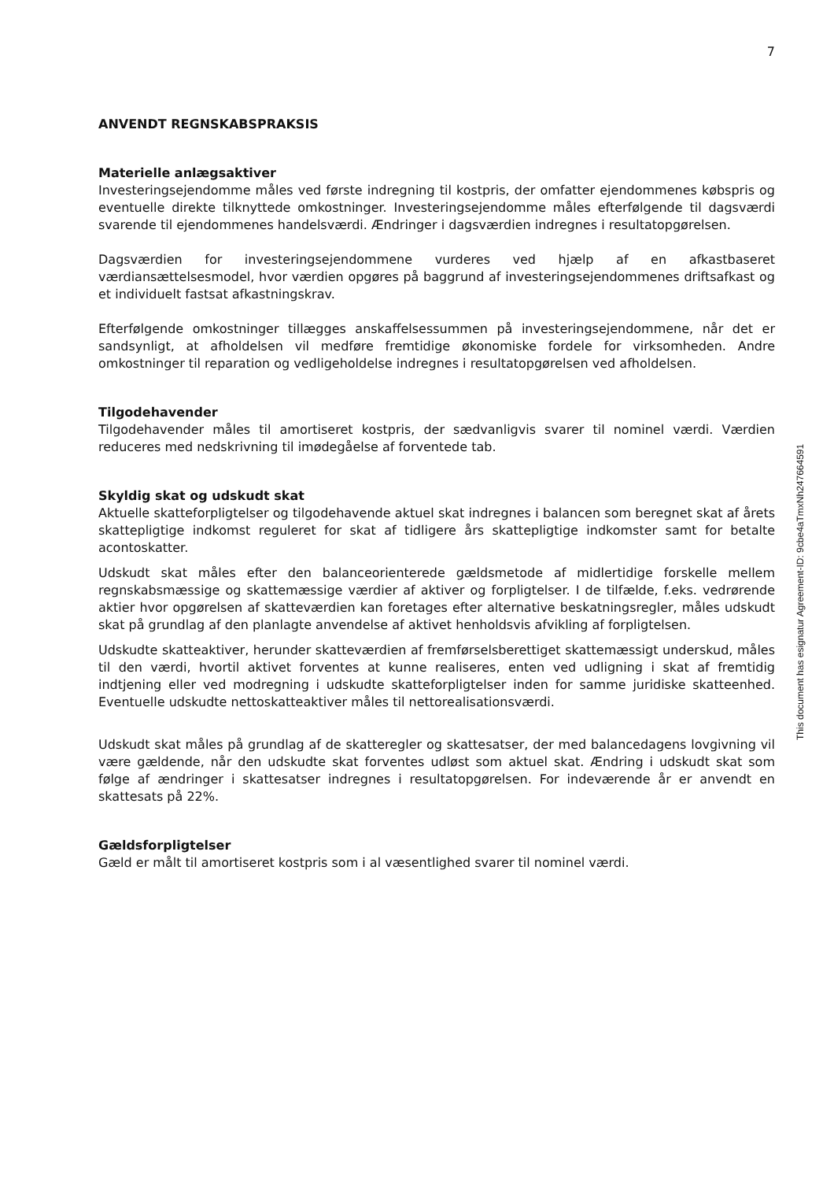7
ANVENDT REGNSKABSPRAKSIS
Materielle anlægsaktiver
Investeringsejendomme måles ved første indregning til kostpris, der omfatter ejendommenes købspris og eventuelle direkte tilknyttede omkostninger. Investeringsejendomme måles efterfølgende til dagsværdi svarende til ejendommenes handelsværdi. Ændringer i dagsværdien indregnes i resultatopgørelsen.
Dagsværdien for investeringsejendommene vurderes ved hjælp af en afkastbaseret værdiansættelsesmodel, hvor værdien opgøres på baggrund af investeringsejendommenes driftsafkast og et individuelt fastsat afkastningskrav.
Efterfølgende omkostninger tillægges anskaffelsessummen på investeringsejendommene, når det er sandsynligt, at afholdelsen vil medføre fremtidige økonomiske fordele for virksomheden. Andre omkostninger til reparation og vedligeholdelse indregnes i resultatopgørelsen ved afholdelsen.
Tilgodehavender
Tilgodehavender måles til amortiseret kostpris, der sædvanligvis svarer til nominel værdi. Værdien reduceres med nedskrivning til imødegåelse af forventede tab.
Skyldig skat og udskudt skat
Aktuelle skatteforpligtelser og tilgodehavende aktuel skat indregnes i balancen som beregnet skat af årets skattepligtige indkomst reguleret for skat af tidligere års skattepligtige indkomster samt for betalte acontoskatter.
Udskudt skat måles efter den balanceorienterede gældsmetode af midlertidige forskelle mellem regnskabsmæssige og skattemæssige værdier af aktiver og forpligtelser. I de tilfælde, f.eks. vedrørende aktier hvor opgørelsen af skatteværdien kan foretages efter alternative beskatningsregler, måles udskudt skat på grundlag af den planlagte anvendelse af aktivet henholdsvis afvikling af forpligtelsen.
Udskudte skatteaktiver, herunder skatteværdien af fremførselsberettiget skattemæssigt underskud, måles til den værdi, hvortil aktivet forventes at kunne realiseres, enten ved udligning i skat af fremtidig indtjening eller ved modregning i udskudte skatteforpligtelser inden for samme juridiske skatteenhed. Eventuelle udskudte nettoskatteaktiver måles til nettorealisationsværdi.
Udskudt skat måles på grundlag af de skatteregler og skattesatser, der med balancedagens lovgivning vil være gældende, når den udskudte skat forventes udløst som aktuel skat. Ændring i udskudt skat som følge af ændringer i skattesatser indregnes i resultatopgørelsen. For indeværende år er anvendt en skattesats på 22%.
Gældsforpligtelser
Gæld er målt til amortiseret kostpris som i al væsentlighed svarer til nominel værdi.
This document has esignatur Agreement-ID: 9cbe4aTmxNh247664591